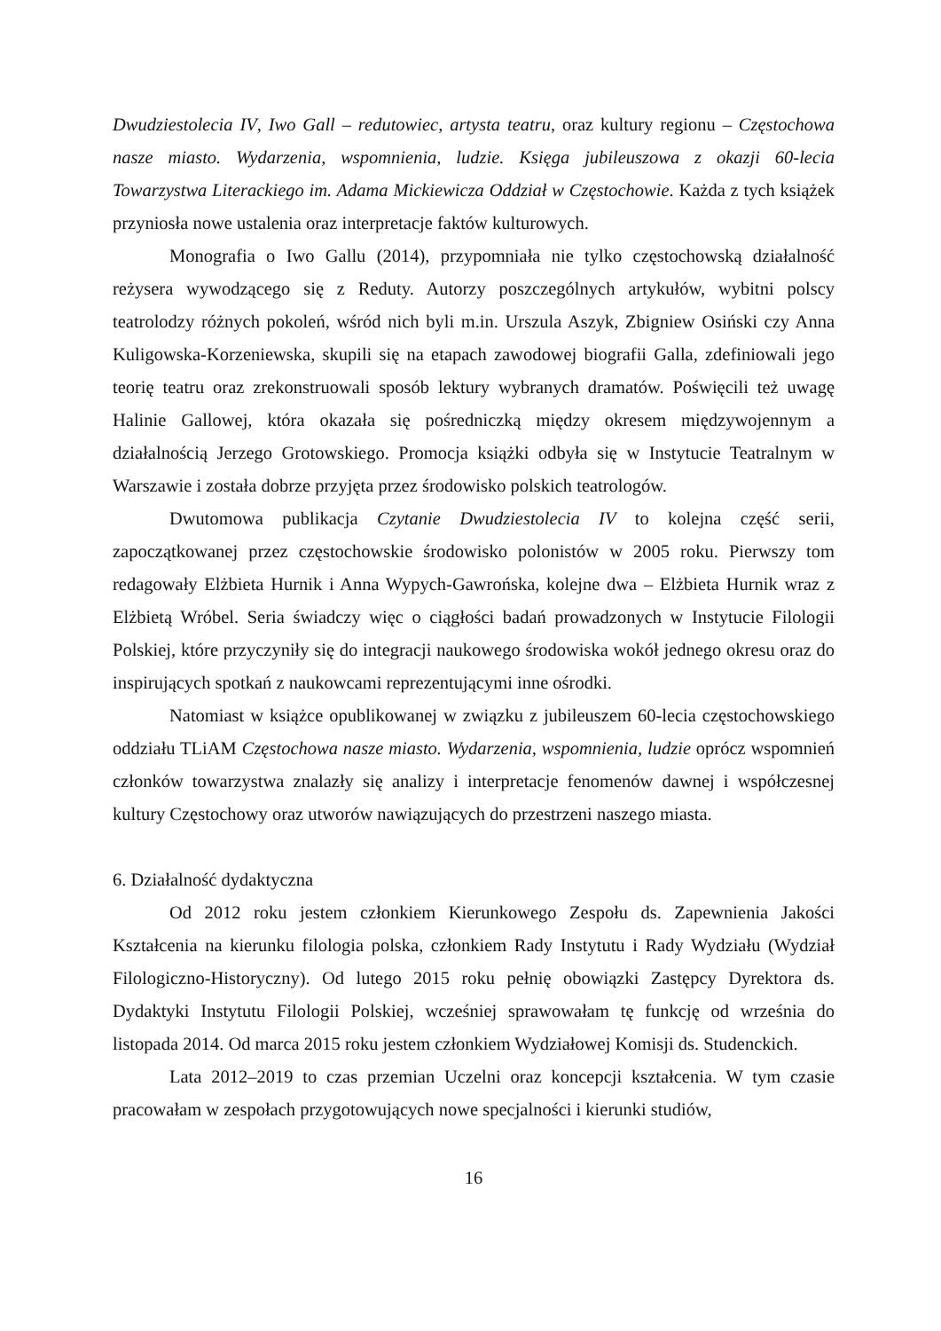Dwudziestolecia IV, Iwo Gall – redutowiec, artysta teatru, oraz kultury regionu – Częstochowa nasze miasto. Wydarzenia, wspomnienia, ludzie. Księga jubileuszowa z okazji 60-lecia Towarzystwa Literackiego im. Adama Mickiewicza Oddział w Częstochowie. Każda z tych książek przyniosła nowe ustalenia oraz interpretacje faktów kulturowych.
Monografia o Iwo Gallu (2014), przypomniała nie tylko częstochowską działalność reżysera wywodzącego się z Reduty. Autorzy poszczególnych artykułów, wybitni polscy teatrolodzy różnych pokoleń, wśród nich byli m.in. Urszula Aszyk, Zbigniew Osiński czy Anna Kuligowska-Korzeniewska, skupili się na etapach zawodowej biografii Galla, zdefiniowali jego teorię teatru oraz zrekonstruowali sposób lektury wybranych dramatów. Poświęcili też uwagę Halinie Gallowej, która okazała się pośredniczką między okresem międzywojennym a działalnością Jerzego Grotowskiego. Promocja książki odbyła się w Instytucie Teatralnym w Warszawie i została dobrze przyjęta przez środowisko polskich teatrologów.
Dwutomowa publikacja Czytanie Dwudziestolecia IV to kolejna część serii, zapoczątkowanej przez częstochowskie środowisko polonistów w 2005 roku. Pierwszy tom redagowały Elżbieta Hurnik i Anna Wypych-Gawrońska, kolejne dwa – Elżbieta Hurnik wraz z Elżbietą Wróbel. Seria świadczy więc o ciągłości badań prowadzonych w Instytucie Filologii Polskiej, które przyczyniły się do integracji naukowego środowiska wokół jednego okresu oraz do inspirujących spotkań z naukowcami reprezentującymi inne ośrodki.
Natomiast w książce opublikowanej w związku z jubileuszem 60-lecia częstochowskiego oddziału TLiAM Częstochowa nasze miasto. Wydarzenia, wspomnienia, ludzie oprócz wspomnień członków towarzystwa znalazły się analizy i interpretacje fenomenów dawnej i współczesnej kultury Częstochowy oraz utworów nawiązujących do przestrzeni naszego miasta.
6. Działalność dydaktyczna
Od 2012 roku jestem członkiem Kierunkowego Zespołu ds. Zapewnienia Jakości Kształcenia na kierunku filologia polska, członkiem Rady Instytutu i Rady Wydziału (Wydział Filologiczno-Historyczny). Od lutego 2015 roku pełnię obowiązki Zastępcy Dyrektora ds. Dydaktyki Instytutu Filologii Polskiej, wcześniej sprawowałam tę funkcję od września do listopada 2014. Od marca 2015 roku jestem członkiem Wydziałowej Komisji ds. Studenckich.
Lata 2012–2019 to czas przemian Uczelni oraz koncepcji kształcenia. W tym czasie pracowałam w zespołach przygotowujących nowe specjalności i kierunki studiów,
16